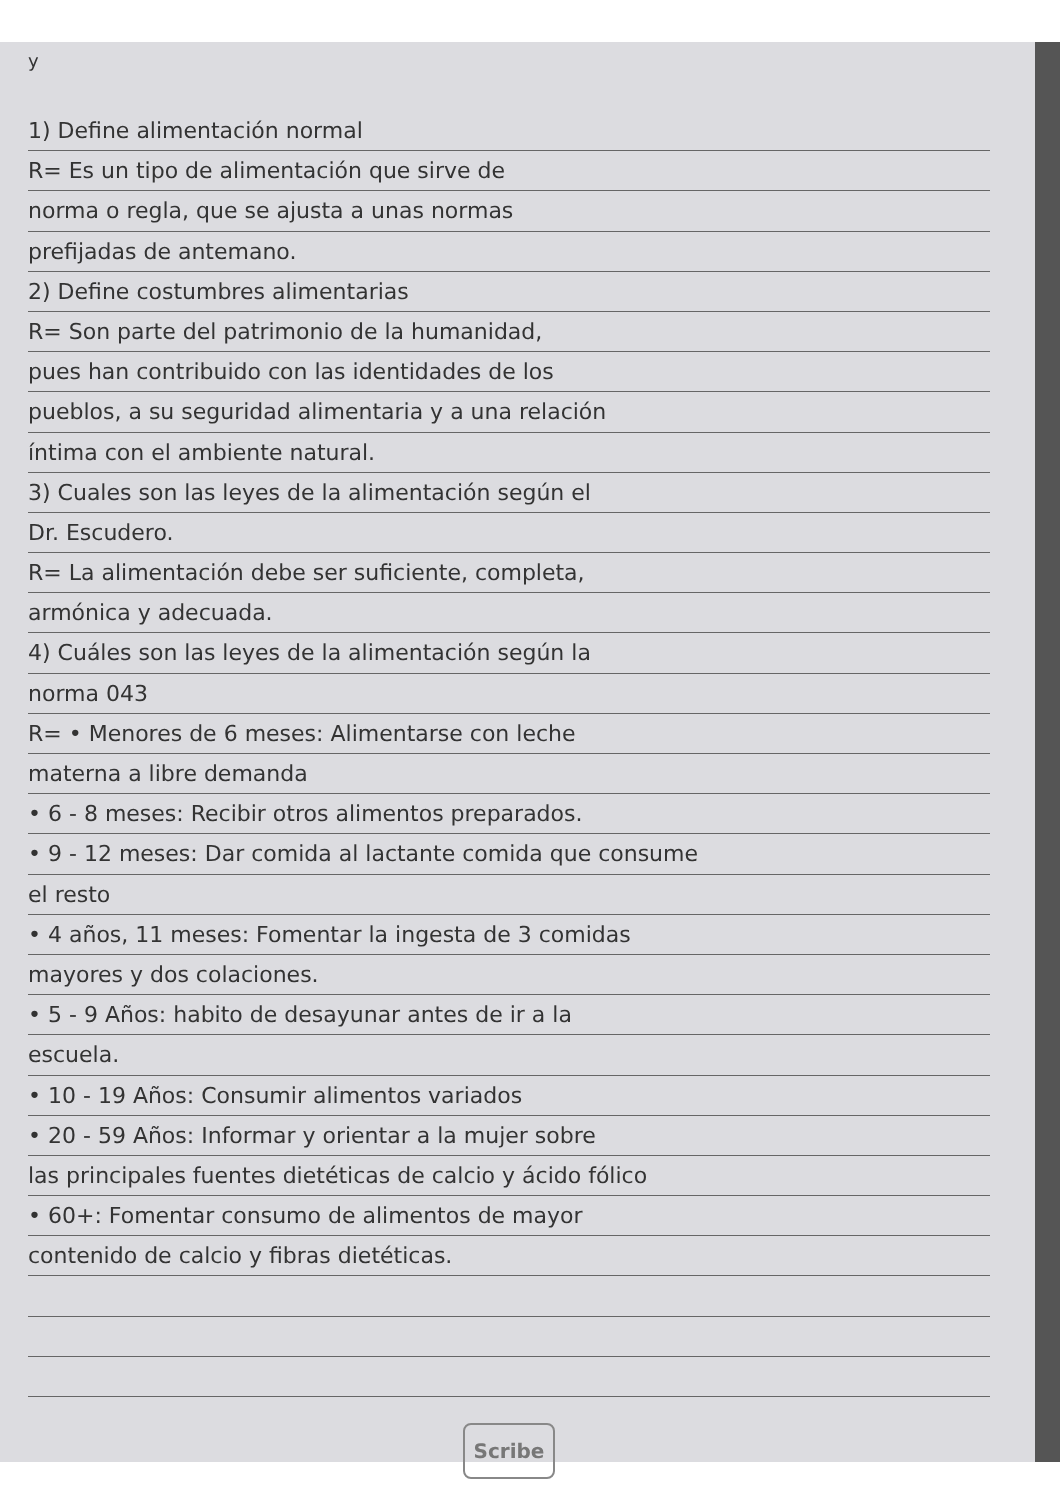y
1) Define alimentación normal
R= Es un tipo de alimentación que sirve de
norma o regla, que se ajusta a unas normas
prefijadas de antemano.
2) Define costumbres alimentarias
R= Son parte del patrimonio de la humanidad,
pues han contribuido con las identidades de los
pueblos, a su seguridad alimentaria y a una relación
íntima con el ambiente natural.
3) Cuales son las leyes de la alimentación según el
Dr. Escudero.
R= La alimentación debe ser suficiente, completa,
armónica y adecuada.
4) Cuáles son las leyes de la alimentación según la
norma 043
R= • Menores de 6 meses: Alimentarse con leche
materna a libre demanda
• 6 - 8 meses: Recibir otros alimentos preparados.
• 9 - 12 meses: Dar comida al lactante comida que consume
el resto
• 4 años, 11 meses: Fomentar la ingesta de 3 comidas
mayores y dos colaciones.
• 5 - 9 Años: habito de desayunar antes de ir a la
escuela.
• 10 - 19 Años: Consumir alimentos variados
• 20 - 59 Años: Informar y orientar a la mujer sobre
las principales fuentes dietéticas de calcio y ácido fólico
• 60+: Fomentar consumo de alimentos de mayor
contenido de calcio y fibras dietéticas.
Scribe